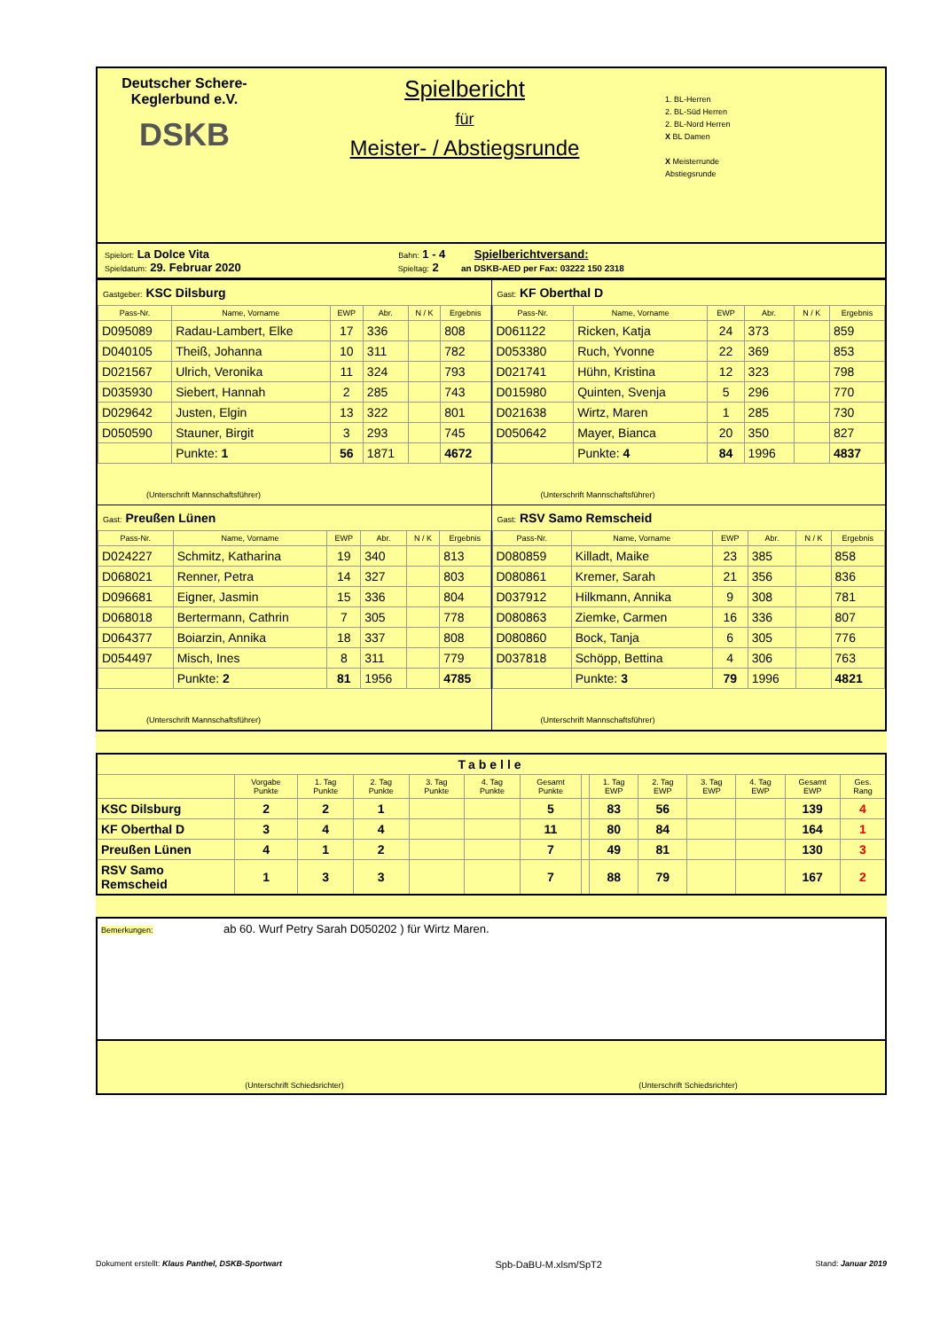Deutscher Schere-
Keglerbund e.V.
DSKB
Spielbericht
für
Meister- / Abstiegsrunde
1. BL-Herren
2. BL-Süd Herren
2. BL-Nord Herren
X BL Damen
X Meisterrunde
Abstiegsrunde
Spielort: La Dolce Vita Bahn: 1 - 4 Spielberichtversand:
Spieldatum: 29. Februar 2020 Spieltag: 2 an DSKB-AED per Fax: 03222 150 2318
| Gastgeber: KSC Dilsburg / Pass-Nr. / Name, Vorname / EWP / Abr. / N / K / Ergebnis / / --- / --- / --- / --- / --- / --- / / D095089 / Radau-Lambert, Elke / 17 / 336 / / 808 / / D040105 / Theiß, Johanna / 10 / 311 / / 782 / / D021567 / Ulrich, Veronika / 11 / 324 / / 793 / / D035930 / Siebert, Hannah / 2 / 285 / / 743 / / D029642 / Justen, Elgin / 13 / 322 / / 801 / / D050590 / Stauner, Birgit / 3 / 293 / / 745 / / / Punkte: 1 / 56 / 1871 / / 4672 / (Unterschrift Mannschaftsführer) | Gast: KF Oberthal D / Pass-Nr. / Name, Vorname / EWP / Abr. / N / K / Ergebnis / / --- / --- / --- / --- / --- / --- / / D061122 / Ricken, Katja / 24 / 373 / / 859 / / D053380 / Ruch, Yvonne / 22 / 369 / / 853 / / D021741 / Hühn, Kristina / 12 / 323 / / 798 / / D015980 / Quinten, Svenja / 5 / 296 / / 770 / / D021638 / Wirtz, Maren / 1 / 285 / / 730 / / D050642 / Mayer, Bianca / 20 / 350 / / 827 / / / Punkte: 4 / 84 / 1996 / / 4837 / (Unterschrift Mannschaftsführer) |
| Gast: Preußen Lünen / Pass-Nr. / Name, Vorname / EWP / Abr. / N / K / Ergebnis / / --- / --- / --- / --- / --- / --- / / D024227 / Schmitz, Katharina / 19 / 340 / / 813 / / D068021 / Renner, Petra / 14 / 327 / / 803 / / D096681 / Eigner, Jasmin / 15 / 336 / / 804 / / D068018 / Bertermann, Cathrin / 7 / 305 / / 778 / / D064377 / Boiarzin, Annika / 18 / 337 / / 808 / / D054497 / Misch, Ines / 8 / 311 / / 779 / / / Punkte: 2 / 81 / 1956 / / 4785 / (Unterschrift Mannschaftsführer) | Gast: RSV Samo Remscheid / Pass-Nr. / Name, Vorname / EWP / Abr. / N / K / Ergebnis / / --- / --- / --- / --- / --- / --- / / D080859 / Killadt, Maike / 23 / 385 / / 858 / / D080861 / Kremer, Sarah / 21 / 356 / / 836 / / D037912 / Hilkmann, Annika / 9 / 308 / / 781 / / D080863 / Ziemke, Carmen / 16 / 336 / / 807 / / D080860 / Bock, Tanja / 6 / 305 / / 776 / / D037818 / Schöpp, Bettina / 4 / 306 / / 763 / / / Punkte: 3 / 79 / 1996 / / 4821 / (Unterschrift Mannschaftsführer) |
| Tabelle | | | | | | | | | | | | | |
| | Vorgabe Punkte | 1. Tag Punkte | 2. Tag Punkte | 3. Tag Punkte | 4. Tag Punkte | Gesamt Punkte | | 1. Tag EWP | 2. Tag EWP | 3. Tag EWP | 4. Tag EWP | Gesamt EWP | Ges. Rang |
| KSC Dilsburg | 2 | 2 | 1 | | | 5 | | 83 | 56 | | | 139 | 4 |
| KF Oberthal D | 3 | 4 | 4 | | | 11 | | 80 | 84 | | | 164 | 1 |
| Preußen Lünen | 4 | 1 | 2 | | | 7 | | 49 | 81 | | | 130 | 3 |
| RSV Samo Remscheid | 1 | 3 | 3 | | | 7 | | 88 | 79 | | | 167 | 2 |
Bemerkungen: ab 60. Wurf Petry Sarah D050202 ) für Wirtz Maren.
(Unterschrift Schiedsrichter) (Unterschrift Schiedsrichter)
Dokument erstellt: Klaus Panthel, DSKB-Sportwart Spb-DaBU-M.xlsm/SpT2 Stand: Januar 2019